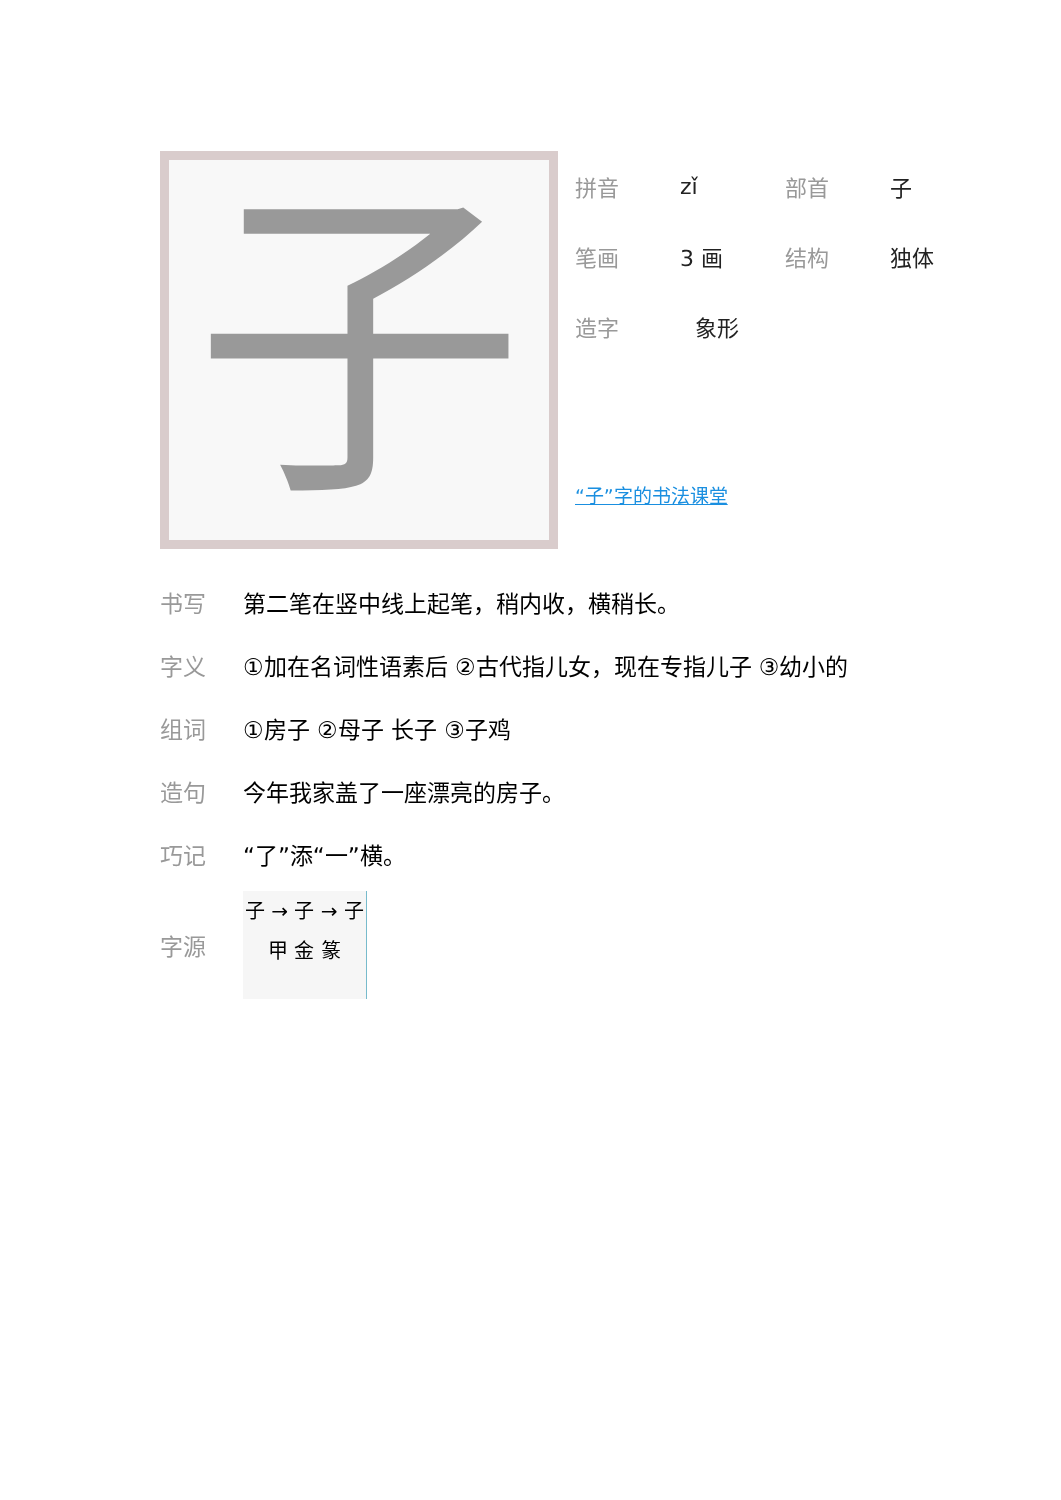子
拼音 zǐ 部首 子
笔画 3 画 结构 独体
造字 象形
“子”字的书法课堂
书写 第二笔在竖中线上起笔，稍内收，横稍长。
字义 ①加在名词性语素后 ②古代指儿女，现在专指儿子 ③幼小的
组词 ①房子 ②母子 长子 ③子鸡
造句 今年我家盖了一座漂亮的房子。
巧记 “了”添“一”横。
字源
子 → 子 → 子
甲 金 篆